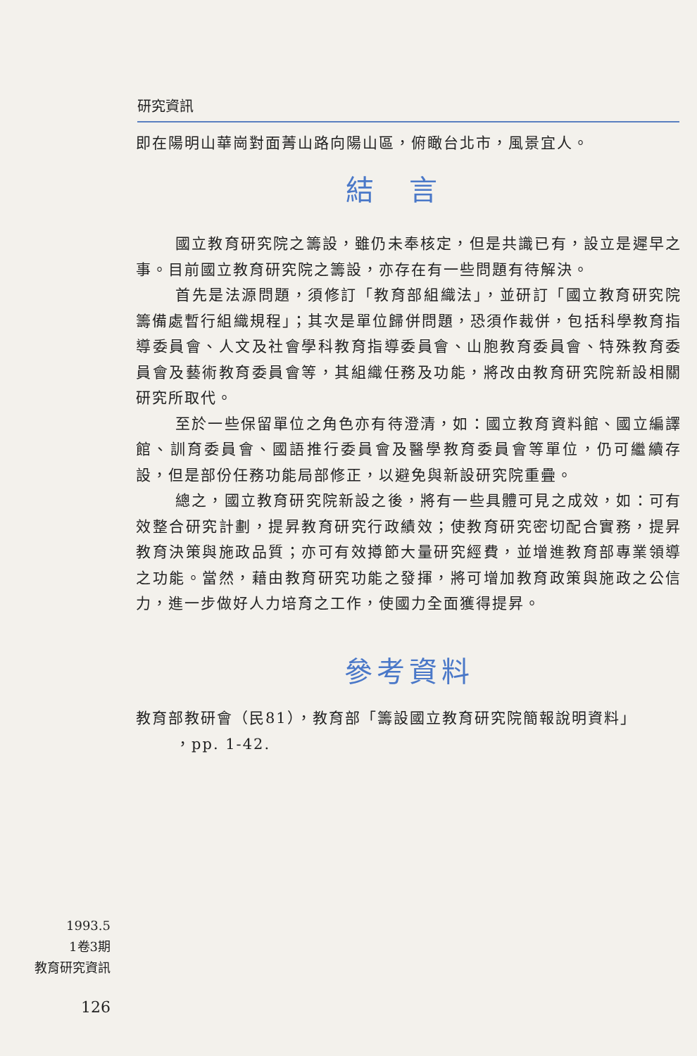研究資訊
即在陽明山華崗對面菁山路向陽山區，俯瞰台北市，風景宜人。
結言
國立教育研究院之籌設，雖仍未奉核定，但是共識已有，設立是遲早之事。目前國立教育研究院之籌設，亦存在有一些問題有待解決。
首先是法源問題，須修訂「教育部組織法」，並研訂「國立教育研究院籌備處暫行組織規程」；其次是單位歸併問題，恐須作裁併，包括科學教育指導委員會、人文及社會學科教育指導委員會、山胞教育委員會、特殊教育委員會及藝術教育委員會等，其組織任務及功能，將改由教育研究院新設相關研究所取代。
至於一些保留單位之角色亦有待澄清，如：國立教育資料館、國立編譯館、訓育委員會、國語推行委員會及醫學教育委員會等單位，仍可繼續存設，但是部份任務功能局部修正，以避免與新設研究院重疊。
總之，國立教育研究院新設之後，將有一些具體可見之成效，如：可有效整合研究計劃，提昇教育研究行政績效；使教育研究密切配合實務，提昇教育決策與施政品質；亦可有效撙節大量研究經費，並增進教育部專業領導之功能。當然，藉由教育研究功能之發揮，將可增加教育政策與施政之公信力，進一步做好人力培育之工作，使國力全面獲得提昇。
參考資料
教育部教研會（民81），教育部「籌設國立教育研究院簡報說明資料」
，pp. 1-42.
1993.5
1卷3期
教育研究資訊
126